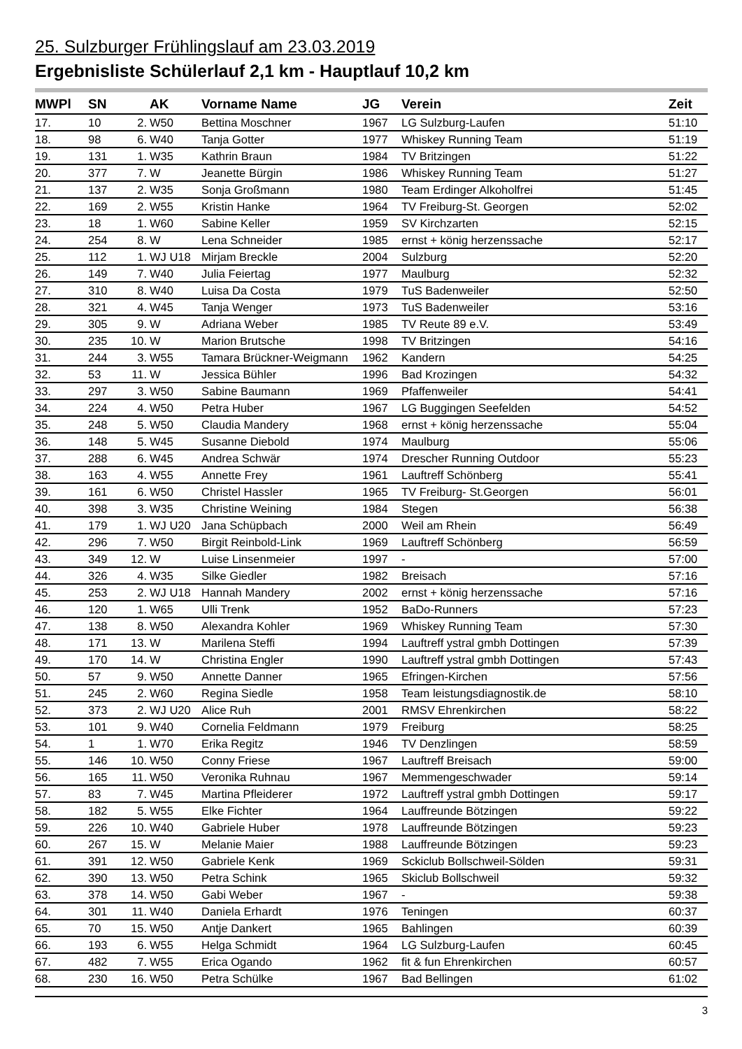25. Sulzburger Frühlingslauf am 23.03.2019
Ergebnisliste Schülerlauf 2,1 km - Hauptlauf 10,2 km
| MWPl | SN | | AK | Vorname Name | JG | Verein | Zeit |
| --- | --- | --- | --- | --- | --- | --- | --- |
| 17. | 10 | 2. | W50 | Bettina Moschner | 1967 | LG Sulzburg-Laufen | 51:10 |
| 18. | 98 | 6. | W40 | Tanja Gotter | 1977 | Whiskey Running Team | 51:19 |
| 19. | 131 | 1. | W35 | Kathrin Braun | 1984 | TV Britzingen | 51:22 |
| 20. | 377 | 7. | W | Jeanette Bürgin | 1986 | Whiskey Running Team | 51:27 |
| 21. | 137 | 2. | W35 | Sonja Großmann | 1980 | Team Erdinger Alkoholfrei | 51:45 |
| 22. | 169 | 2. | W55 | Kristin Hanke | 1964 | TV Freiburg-St. Georgen | 52:02 |
| 23. | 18 | 1. | W60 | Sabine Keller | 1959 | SV Kirchzarten | 52:15 |
| 24. | 254 | 8. | W | Lena Schneider | 1985 | ernst + könig herzenssache | 52:17 |
| 25. | 112 | 1. | WJ U18 | Mirjam Breckle | 2004 | Sulzburg | 52:20 |
| 26. | 149 | 7. | W40 | Julia Feiertag | 1977 | Maulburg | 52:32 |
| 27. | 310 | 8. | W40 | Luisa Da Costa | 1979 | TuS Badenweiler | 52:50 |
| 28. | 321 | 4. | W45 | Tanja Wenger | 1973 | TuS Badenweiler | 53:16 |
| 29. | 305 | 9. | W | Adriana Weber | 1985 | TV Reute 89 e.V. | 53:49 |
| 30. | 235 | 10. | W | Marion Brutsche | 1998 | TV Britzingen | 54:16 |
| 31. | 244 | 3. | W55 | Tamara Brückner-Weigmann | 1962 | Kandern | 54:25 |
| 32. | 53 | 11. | W | Jessica Bühler | 1996 | Bad Krozingen | 54:32 |
| 33. | 297 | 3. | W50 | Sabine Baumann | 1969 | Pfaffenweiler | 54:41 |
| 34. | 224 | 4. | W50 | Petra Huber | 1967 | LG Buggingen Seefelden | 54:52 |
| 35. | 248 | 5. | W50 | Claudia Mandery | 1968 | ernst + könig herzenssache | 55:04 |
| 36. | 148 | 5. | W45 | Susanne Diebold | 1974 | Maulburg | 55:06 |
| 37. | 288 | 6. | W45 | Andrea Schwär | 1974 | Drescher Running Outdoor | 55:23 |
| 38. | 163 | 4. | W55 | Annette Frey | 1961 | Lauftreff Schönberg | 55:41 |
| 39. | 161 | 6. | W50 | Christel Hassler | 1965 | TV Freiburg- St.Georgen | 56:01 |
| 40. | 398 | 3. | W35 | Christine Weining | 1984 | Stegen | 56:38 |
| 41. | 179 | 1. | WJ U20 | Jana Schüpbach | 2000 | Weil am Rhein | 56:49 |
| 42. | 296 | 7. | W50 | Birgit Reinbold-Link | 1969 | Lauftreff Schönberg | 56:59 |
| 43. | 349 | 12. | W | Luise Linsenmeier | 1997 | - | 57:00 |
| 44. | 326 | 4. | W35 | Silke Giedler | 1982 | Breisach | 57:16 |
| 45. | 253 | 2. | WJ U18 | Hannah Mandery | 2002 | ernst + könig herzenssache | 57:16 |
| 46. | 120 | 1. | W65 | Ulli Trenk | 1952 | BaDo-Runners | 57:23 |
| 47. | 138 | 8. | W50 | Alexandra Kohler | 1969 | Whiskey Running Team | 57:30 |
| 48. | 171 | 13. | W | Marilena Steffi | 1994 | Lauftreff ystral gmbh Dottingen | 57:39 |
| 49. | 170 | 14. | W | Christina Engler | 1990 | Lauftreff ystral gmbh Dottingen | 57:43 |
| 50. | 57 | 9. | W50 | Annette Danner | 1965 | Efringen-Kirchen | 57:56 |
| 51. | 245 | 2. | W60 | Regina Siedle | 1958 | Team leistungsdiagnostik.de | 58:10 |
| 52. | 373 | 2. | WJ U20 | Alice Ruh | 2001 | RMSV Ehrenkirchen | 58:22 |
| 53. | 101 | 9. | W40 | Cornelia Feldmann | 1979 | Freiburg | 58:25 |
| 54. | 1 | 1. | W70 | Erika Regitz | 1946 | TV Denzlingen | 58:59 |
| 55. | 146 | 10. | W50 | Conny Friese | 1967 | Lauftreff Breisach | 59:00 |
| 56. | 165 | 11. | W50 | Veronika Ruhnau | 1967 | Memmengeschwader | 59:14 |
| 57. | 83 | 7. | W45 | Martina Pfleiderer | 1972 | Lauftreff ystral gmbh Dottingen | 59:17 |
| 58. | 182 | 5. | W55 | Elke Fichter | 1964 | Lauffreunde Bötzingen | 59:22 |
| 59. | 226 | 10. | W40 | Gabriele Huber | 1978 | Lauffreunde Bötzingen | 59:23 |
| 60. | 267 | 15. | W | Melanie Maier | 1988 | Lauffreunde Bötzingen | 59:23 |
| 61. | 391 | 12. | W50 | Gabriele Kenk | 1969 | Sckiclub Bollschweil-Sölden | 59:31 |
| 62. | 390 | 13. | W50 | Petra Schink | 1965 | Skiclub Bollschweil | 59:32 |
| 63. | 378 | 14. | W50 | Gabi Weber | 1967 | - | 59:38 |
| 64. | 301 | 11. | W40 | Daniela Erhardt | 1976 | Teningen | 60:37 |
| 65. | 70 | 15. | W50 | Antje Dankert | 1965 | Bahlingen | 60:39 |
| 66. | 193 | 6. | W55 | Helga Schmidt | 1964 | LG Sulzburg-Laufen | 60:45 |
| 67. | 482 | 7. | W55 | Erica Ogando | 1962 | fit & fun Ehrenkirchen | 60:57 |
| 68. | 230 | 16. | W50 | Petra Schülke | 1967 | Bad Bellingen | 61:02 |
3